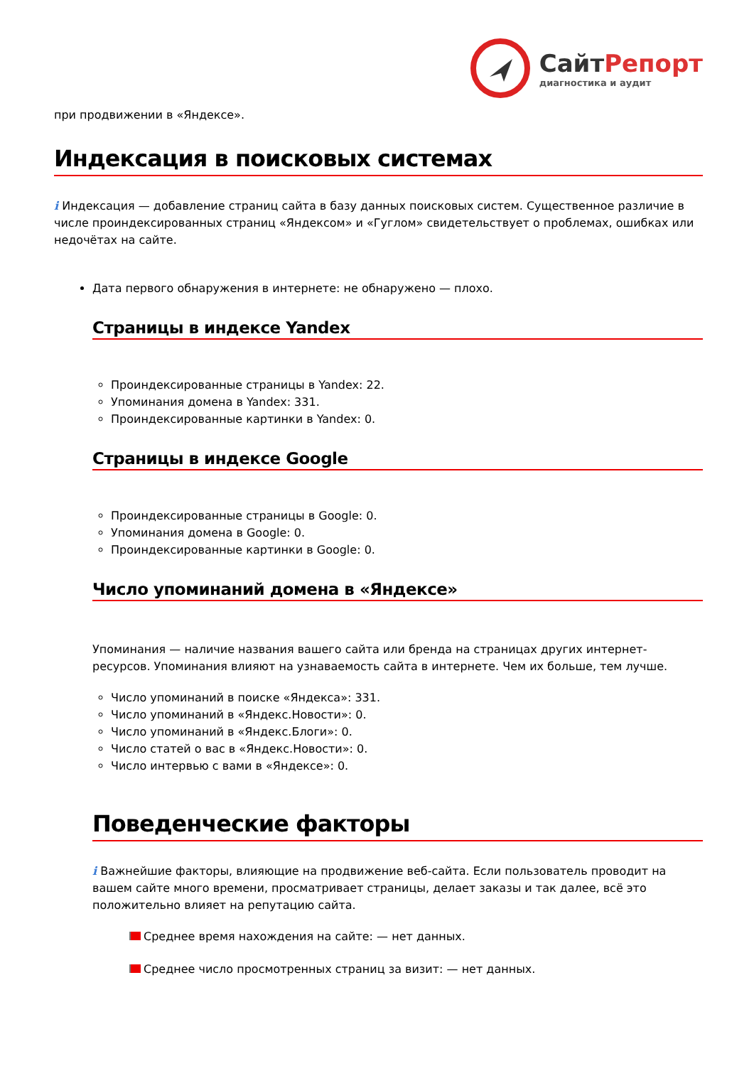СайтРепорт
диагностика и аудит
при продвижении в «Яндексе».
Индексация в поисковых системах
i Индексация — добавление страниц сайта в базу данных поисковых систем. Существенное различие в числе проиндексированных страниц «Яндексом» и «Гуглом» свидетельствует о проблемах, ошибках или недочётах на сайте.
Дата первого обнаружения в интернете: не обнаружено — плохо.
Страницы в индексе Yandex
Проиндексированные страницы в Yandex: 22.
Упоминания домена в Yandex: 331.
Проиндексированные картинки в Yandex: 0.
Страницы в индексе Google
Проиндексированные страницы в Google: 0.
Упоминания домена в Google: 0.
Проиндексированные картинки в Google: 0.
Число упоминаний домена в «Яндексе»
Упоминания — наличие названия вашего сайта или бренда на страницах других интернет-ресурсов. Упоминания влияют на узнаваемость сайта в интернете. Чем их больше, тем лучше.
Число упоминаний в поиске «Яндекса»: 331.
Число упоминаний в «Яндекс.Новости»: 0.
Число упоминаний в «Яндекс.Блоги»: 0.
Число статей о вас в «Яндекс.Новости»: 0.
Число интервью с вами в «Яндексе»: 0.
Поведенческие факторы
i Важнейшие факторы, влияющие на продвижение веб-сайта. Если пользователь проводит на вашем сайте много времени, просматривает страницы, делает заказы и так далее, всё это положительно влияет на репутацию сайта.
Среднее время нахождения на сайте: — нет данных.
Среднее число просмотренных страниц за визит: — нет данных.